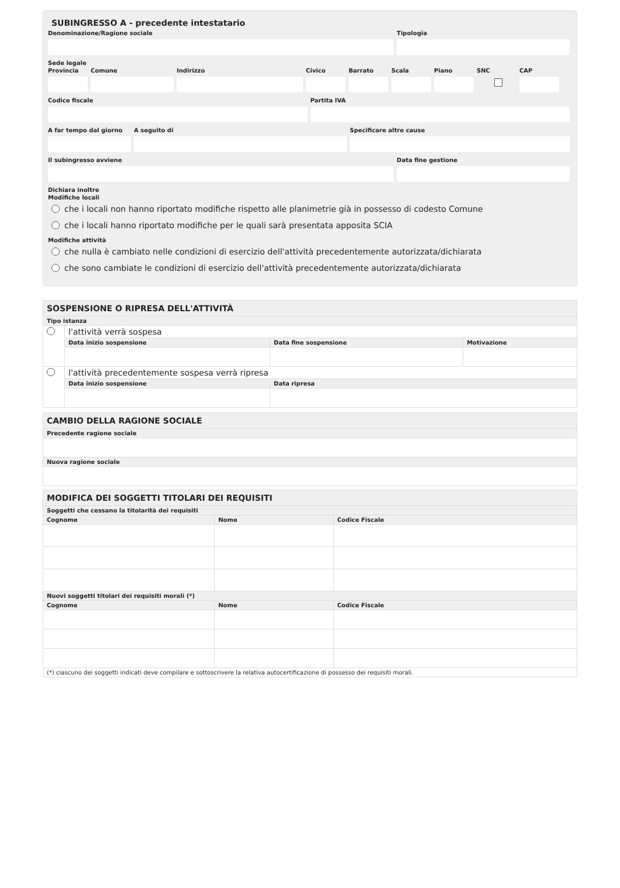SUBINGRESSO A - precedente intestatario
Denominazione/Ragione sociale Tipologia
Sede legale
Provincia
Comune Indirizzo Civico Barrato Scala Piano SNC CAP
Codice fiscale Partita IVA
A far tempo dal giorno
A seguito di Specificare altre cause
Il subingresso avviene Data fine gestione
Dichiara inoltre
Modifiche locali
che i locali non hanno riportato modifiche rispetto alle planimetrie già in possesso di codesto Comune
che i locali hanno riportato modifiche per le quali sarà presentata apposita SCIA
Modifiche attività
che nulla è cambiato nelle condizioni di esercizio dell'attività precedentemente autorizzata/dichiarata
che sono cambiate le condizioni di esercizio dell'attività precedentemente autorizzata/dichiarata
| SOSPENSIONE O RIPRESA DELL'ATTIVITÀ | | | |
| --- | --- | --- | --- |
| Tipo istanza | | | |
| | l'attività verrà sospesa | | |
| | Data inizio sospensione | Data fine sospensione | Motivazione |
| | l'attività precedentemente sospesa verrà ripresa | | |
| | Data inizio sospensione | Data ripresa | |
| CAMBIO DELLA RAGIONE SOCIALE |
| --- |
| Precedente ragione sociale |
| Nuova ragione sociale |
| MODIFICA DEI SOGGETTI TITOLARI DEI REQUISITI | | |
| --- | --- | --- |
| Soggetti che cessano la titolarità dei requisiti | | |
| Cognome | Nome | Codice Fiscale |
| Nuovi soggetti titolari dei requisiti morali (*) | | |
| Cognome | Nome | Codice Fiscale |
| (*) ciascuno dei soggetti indicati deve compilare e sottoscrivere la relativa autocertificazione di possesso dei requisiti morali. | | |